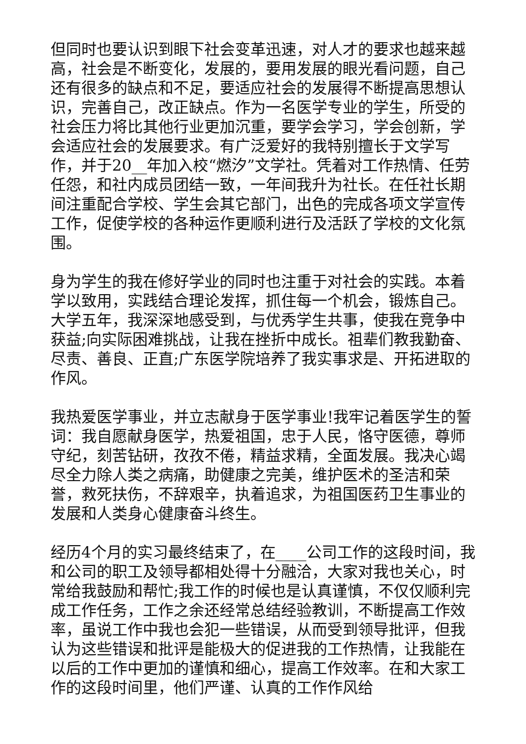但同时也要认识到眼下社会变革迅速，对人才的要求也越来越高，社会是不断变化，发展的，要用发展的眼光看问题，自己还有很多的缺点和不足，要适应社会的发展得不断提高思想认识，完善自己，改正缺点。作为一名医学专业的学生，所受的社会压力将比其他行业更加沉重，要学会学习，学会创新，学会适应社会的发展要求。有广泛爱好的我特别擅长于文学写作，并于20__年加入校“燃汐”文学社。凭着对工作热情、任劳任怨，和社内成员团结一致，一年间我升为社长。在任社长期间注重配合学校、学生会其它部门，出色的完成各项文学宣传工作，促使学校的各种运作更顺利进行及活跃了学校的文化氛围。
身为学生的我在修好学业的同时也注重于对社会的实践。本着学以致用，实践结合理论发挥，抓住每一个机会，锻炼自己。大学五年，我深深地感受到，与优秀学生共事，使我在竞争中获益;向实际困难挑战，让我在挫折中成长。祖辈们教我勤奋、尽责、善良、正直;广东医学院培养了我实事求是、开拓进取的作风。
我热爱医学事业，并立志献身于医学事业!我牢记着医学生的誓词：我自愿献身医学，热爱祖国，忠于人民，恪守医德，尊师守纪，刻苦钻研，孜孜不倦，精益求精，全面发展。我决心竭尽全力除人类之病痛，助健康之完美，维护医术的圣洁和荣誉，救死扶伤，不辞艰辛，执着追求，为祖国医药卫生事业的发展和人类身心健康奋斗终生。
经历4个月的实习最终结束了，在____公司工作的这段时间，我和公司的职工及领导都相处得十分融洽，大家对我也关心，时常给我鼓励和帮忙;我工作的时候也是认真谨慎，不仅仅顺利完成工作任务，工作之余还经常总结经验教训，不断提高工作效率，虽说工作中我也会犯一些错误，从而受到领导批评，但我认为这些错误和批评是能极大的促进我的工作热情，让我能在以后的工作中更加的谨慎和细心，提高工作效率。在和大家工作的这段时间里，他们严谨、认真的工作作风给